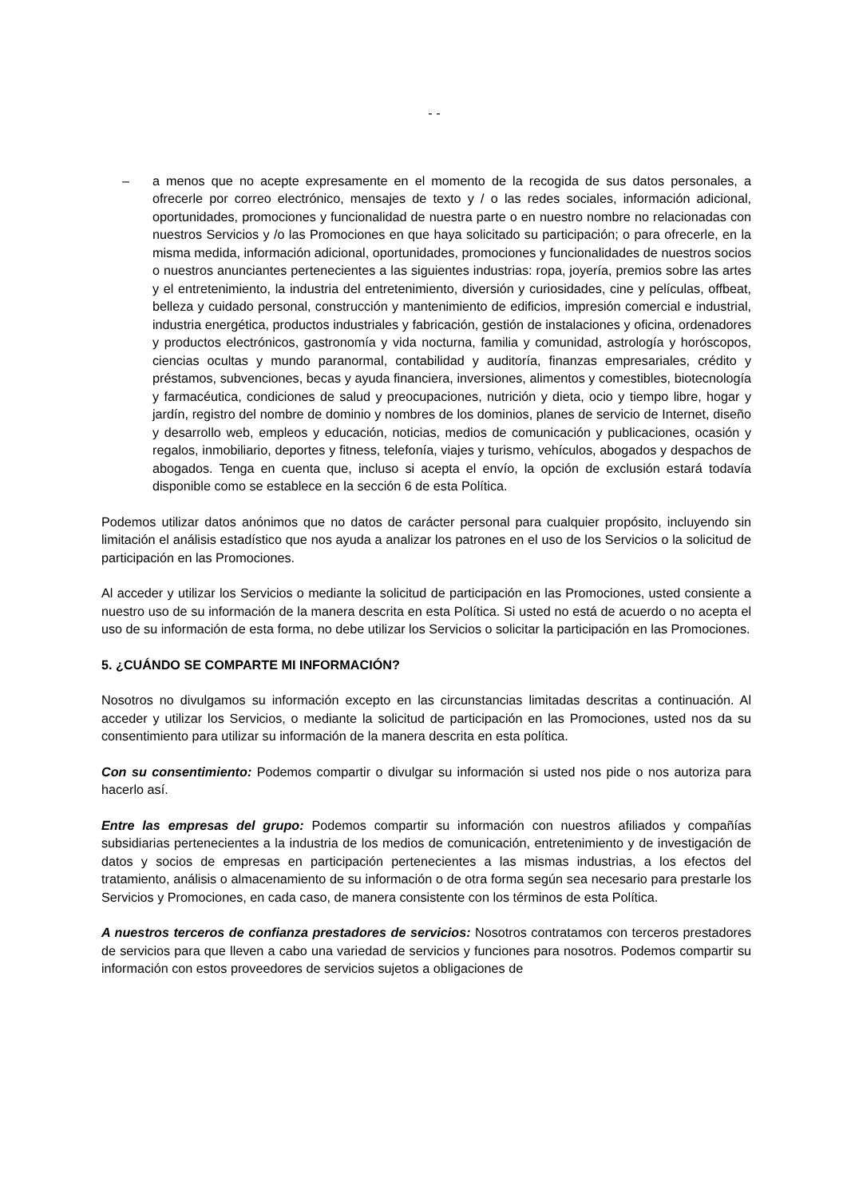- -
– a menos que no acepte expresamente en el momento de la recogida de sus datos personales, a ofrecerle por correo electrónico, mensajes de texto y / o las redes sociales, información adicional, oportunidades, promociones y funcionalidad de nuestra parte o en nuestro nombre no relacionadas con nuestros Servicios y /o las Promociones en que haya solicitado su participación; o para ofrecerle, en la misma medida, información adicional, oportunidades, promociones y funcionalidades de nuestros socios o nuestros anunciantes pertenecientes a las siguientes industrias: ropa, joyería, premios sobre las artes y el entretenimiento, la industria del entretenimiento, diversión y curiosidades, cine y películas, offbeat, belleza y cuidado personal, construcción y mantenimiento de edificios, impresión comercial e industrial, industria energética, productos industriales y fabricación, gestión de instalaciones y oficina, ordenadores y productos electrónicos, gastronomía y vida nocturna, familia y comunidad, astrología y horóscopos, ciencias ocultas y mundo paranormal, contabilidad y auditoría, finanzas empresariales, crédito y préstamos, subvenciones, becas y ayuda financiera, inversiones, alimentos y comestibles, biotecnología y farmacéutica, condiciones de salud y preocupaciones, nutrición y dieta, ocio y tiempo libre, hogar y jardín, registro del nombre de dominio y nombres de los dominios, planes de servicio de Internet, diseño y desarrollo web, empleos y educación, noticias, medios de comunicación y publicaciones, ocasión y regalos, inmobiliario, deportes y fitness, telefonía, viajes y turismo, vehículos, abogados y despachos de abogados. Tenga en cuenta que, incluso si acepta el envío, la opción de exclusión estará todavía disponible como se establece en la sección 6 de esta Política.
Podemos utilizar datos anónimos que no datos de carácter personal para cualquier propósito, incluyendo sin limitación el análisis estadístico que nos ayuda a analizar los patrones en el uso de los Servicios o la solicitud de participación en las Promociones.
Al acceder y utilizar los Servicios o mediante la solicitud de participación en las Promociones, usted consiente a nuestro uso de su información de la manera descrita en esta Política. Si usted no está de acuerdo o no acepta el uso de su información de esta forma, no debe utilizar los Servicios o solicitar la participación en las Promociones.
5. ¿CUÁNDO SE COMPARTE MI INFORMACIÓN?
Nosotros no divulgamos su información excepto en las circunstancias limitadas descritas a continuación. Al acceder y utilizar los Servicios, o mediante la solicitud de participación en las Promociones, usted nos da su consentimiento para utilizar su información de la manera descrita en esta política.
Con su consentimiento: Podemos compartir o divulgar su información si usted nos pide o nos autoriza para hacerlo así.
Entre las empresas del grupo: Podemos compartir su información con nuestros afiliados y compañías subsidiarias pertenecientes a la industria de los medios de comunicación, entretenimiento y de investigación de datos y socios de empresas en participación pertenecientes a las mismas industrias, a los efectos del tratamiento, análisis o almacenamiento de su información o de otra forma según sea necesario para prestarle los Servicios y Promociones, en cada caso, de manera consistente con los términos de esta Política.
A nuestros terceros de confianza prestadores de servicios: Nosotros contratamos con terceros prestadores de servicios para que lleven a cabo una variedad de servicios y funciones para nosotros. Podemos compartir su información con estos proveedores de servicios sujetos a obligaciones de